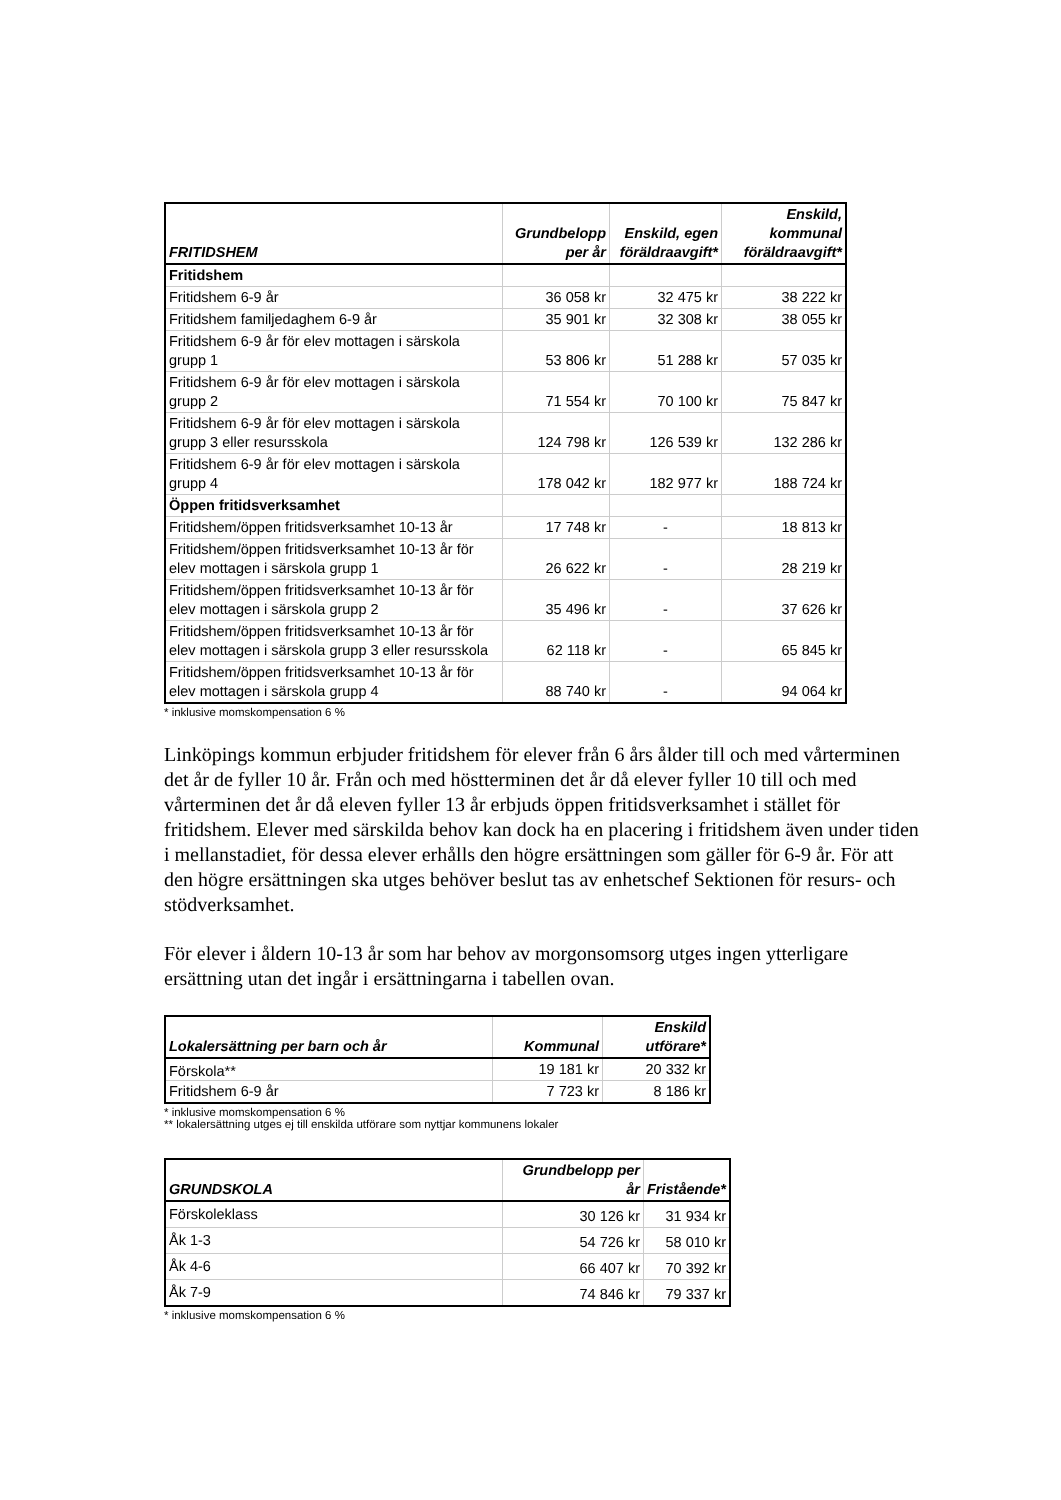| FRITIDSHEM | Grundbelopp per år | Enskild, egen föräldraavgift* | Enskild, kommunal föräldraavgift* |
| --- | --- | --- | --- |
| Fritidshem | | | |
| Fritidshem 6-9 år | 36 058 kr | 32 475 kr | 38 222 kr |
| Fritidshem familjedaghem 6-9 år | 35 901 kr | 32 308 kr | 38 055 kr |
| Fritidshem 6-9 år för elev mottagen i särskola grupp 1 | 53 806 kr | 51 288 kr | 57 035 kr |
| Fritidshem 6-9 år för elev mottagen i särskola grupp 2 | 71 554 kr | 70 100 kr | 75 847 kr |
| Fritidshem 6-9 år för elev mottagen i särskola grupp 3 eller resursskola | 124 798 kr | 126 539 kr | 132 286 kr |
| Fritidshem 6-9 år för elev mottagen i särskola grupp 4 | 178 042 kr | 182 977 kr | 188 724 kr |
| Öppen fritidsverksamhet | | | |
| Fritidshem/öppen fritidsverksamhet 10-13 år | 17 748 kr | - | 18 813 kr |
| Fritidshem/öppen fritidsverksamhet 10-13 år för elev mottagen i särskola grupp 1 | 26 622 kr | - | 28 219 kr |
| Fritidshem/öppen fritidsverksamhet 10-13 år för elev mottagen i särskola grupp 2 | 35 496 kr | - | 37 626 kr |
| Fritidshem/öppen fritidsverksamhet 10-13 år för elev mottagen i särskola grupp 3 eller resursskola | 62 118 kr | - | 65 845 kr |
| Fritidshem/öppen fritidsverksamhet 10-13 år för elev mottagen i särskola grupp 4 | 88 740 kr | - | 94 064 kr |
* inklusive momskompensation 6 %
Linköpings kommun erbjuder fritidshem för elever från 6 års ålder till och med vårterminen det år de fyller 10 år. Från och med höstterminen det år då elever fyller 10 till och med vårterminen det år då eleven fyller 13 år erbjuds öppen fritidsverksamhet i stället för fritidshem. Elever med särskilda behov kan dock ha en placering i fritidshem även under tiden i mellanstadiet, för dessa elever erhålls den högre ersättningen som gäller för 6-9 år. För att den högre ersättningen ska utges behöver beslut tas av enhetschef Sektionen för resurs- och stödverksamhet.
För elever i åldern 10-13 år som har behov av morgonsomsorg utges ingen ytterligare ersättning utan det ingår i ersättningarna i tabellen ovan.
| Lokalersättning per barn och år | Kommunal | Enskild utförare* |
| --- | --- | --- |
| Förskola** | 19 181 kr | 20 332 kr |
| Fritidshem 6-9 år | 7 723 kr | 8 186 kr |
* inklusive momskompensation 6 %
** lokalersättning utges ej till enskilda utförare som nyttjar kommunens lokaler
| GRUNDSKOLA | Grundbelopp per år | Fristående* |
| --- | --- | --- |
| Förskoleklass | 30 126 kr | 31 934 kr |
| Åk 1-3 | 54 726 kr | 58 010 kr |
| Åk 4-6 | 66 407 kr | 70 392 kr |
| Åk 7-9 | 74 846 kr | 79 337 kr |
* inklusive momskompensation 6 %